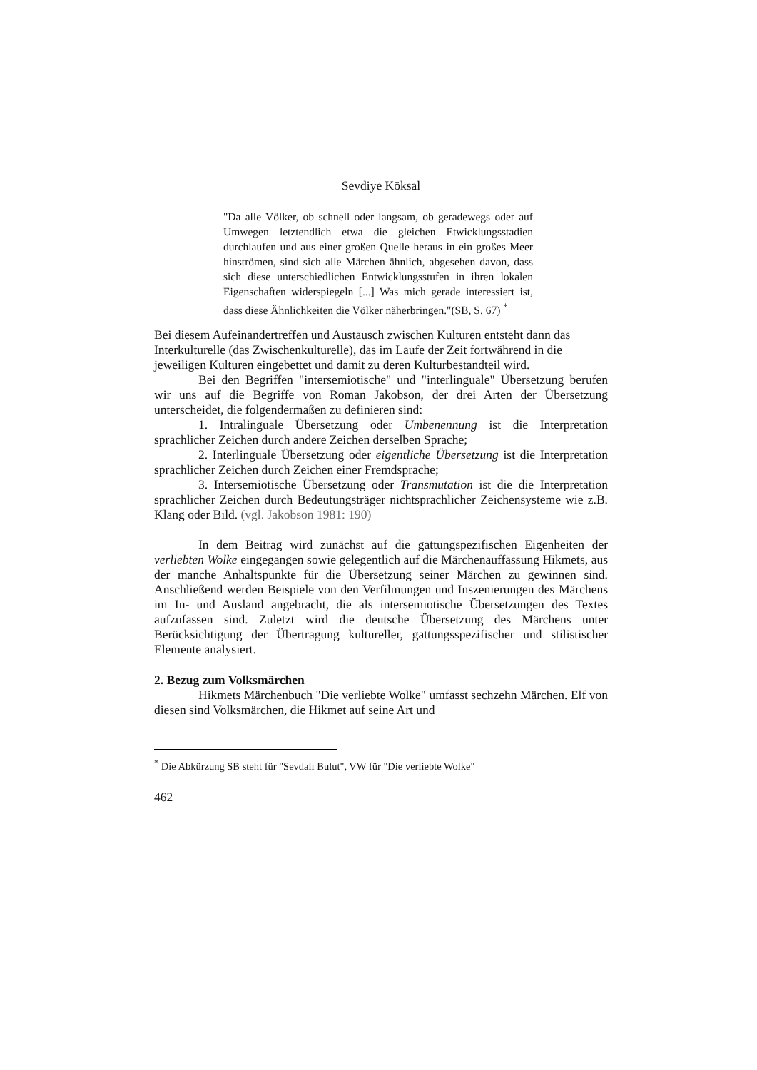Sevdiye Köksal
"Da alle Völker, ob schnell oder langsam, ob geradewegs oder auf Umwegen letztendlich etwa die gleichen Etwicklungsstadien durchlaufen und aus einer großen Quelle heraus in ein großes Meer hinströmen, sind sich alle Märchen ähnlich, abgesehen davon, dass sich diese unterschiedlichen Entwicklungsstufen in ihren lokalen Eigenschaften widerspiegeln [...] Was mich gerade interessiert ist, dass diese Ähnlichkeiten die Völker näherbringen."(SB, S. 67) <sup>*</sup>
Bei diesem Aufeinandertreffen und Austausch zwischen Kulturen entsteht dann das Interkulturelle (das Zwischenkulturelle), das im Laufe der Zeit fortwährend in die jeweiligen Kulturen eingebettet und damit zu deren Kulturbestandteil wird.
Bei den Begriffen "intersemiotische" und "interlinguale" Übersetzung berufen wir uns auf die Begriffe von Roman Jakobson, der drei Arten der Übersetzung unterscheidet, die folgendermaßen zu definieren sind:
1. Intralinguale Übersetzung oder Umbenennung ist die Interpretation sprachlicher Zeichen durch andere Zeichen derselben Sprache;
2. Interlinguale Übersetzung oder eigentliche Übersetzung ist die Interpretation sprachlicher Zeichen durch Zeichen einer Fremdsprache;
3. Intersemiotische Übersetzung oder Transmutation ist die die Interpretation sprachlicher Zeichen durch Bedeutungsträger nichtsprachlicher Zeichensysteme wie z.B. Klang oder Bild. (vgl. Jakobson 1981: 190)
In dem Beitrag wird zunächst auf die gattungspezifischen Eigenheiten der verliebten Wolke eingegangen sowie gelegentlich auf die Märchenauffassung Hikmets, aus der manche Anhaltspunkte für die Übersetzung seiner Märchen zu gewinnen sind. Anschließend werden Beispiele von den Verfilmungen und Inszenierungen des Märchens im In- und Ausland angebracht, die als intersemiotische Übersetzungen des Textes aufzufassen sind. Zuletzt wird die deutsche Übersetzung des Märchens unter Berücksichtigung der Übertragung kultureller, gattungsspezifischer und stilistischer Elemente analysiert.
2. Bezug zum Volksmärchen
Hikmets Märchenbuch "Die verliebte Wolke" umfasst sechzehn Märchen. Elf von diesen sind Volksmärchen, die Hikmet auf seine Art und
<sup>*</sup> Die Abkürzung SB steht für "Sevdalı Bulut", VW für "Die verliebte Wolke"
462